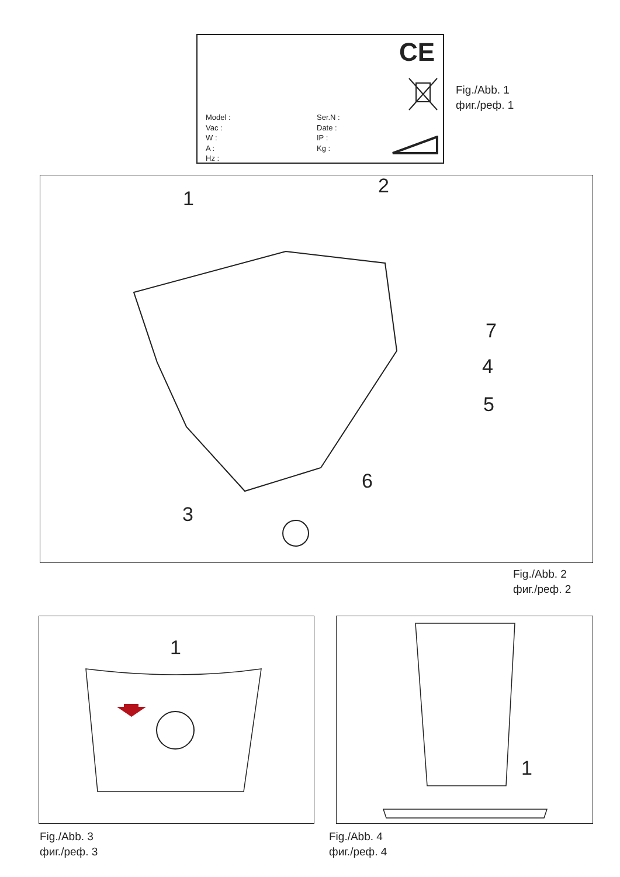CE
Model :
Vac :
W :
A :
Hz :
Ser.N :
Date :
IP :
Kg :
Fig./Abb. 1
фиг./реф. 1
1
2
3
4
5
6
7
Fig./Abb. 2
фиг./реф. 2
1
Fig./Abb. 3
фиг./реф. 3
1
Fig./Abb. 4
фиг./реф. 4